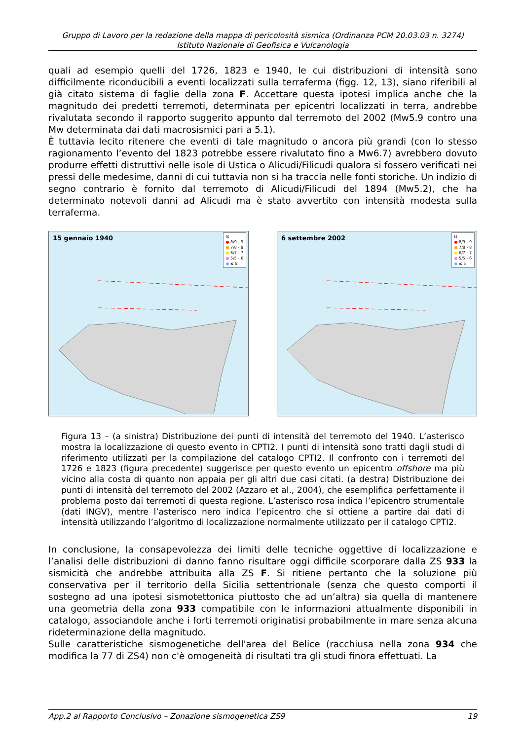Gruppo di Lavoro per la redazione della mappa di pericolosità sismica (Ordinanza PCM 20.03.03 n. 3274)
Istituto Nazionale di Geofisica e Vulcanologia
quali ad esempio quelli del 1726, 1823 e 1940, le cui distribuzioni di intensità sono difficilmente riconducibili a eventi localizzati sulla terraferma (figg. 12, 13), siano riferibili al già citato sistema di faglie della zona F. Accettare questa ipotesi implica anche che la magnitudo dei predetti terremoti, determinata per epicentri localizzati in terra, andrebbe rivalutata secondo il rapporto suggerito appunto dal terremoto del 2002 (Mw5.9 contro una Mw determinata dai dati macrosismici pari a 5.1).
È tuttavia lecito ritenere che eventi di tale magnitudo o ancora più grandi (con lo stesso ragionamento l’evento del 1823 potrebbe essere rivalutato fino a Mw6.7) avrebbero dovuto produrre effetti distruttivi nelle isole di Ustica o Alicudi/Filicudi qualora si fossero verificati nei pressi delle medesime, danni di cui tuttavia non si ha traccia nelle fonti storiche. Un indizio di segno contrario è fornito dal terremoto di Alicudi/Filicudi del 1894 (Mw5.2), che ha determinato notevoli danni ad Alicudi ma è stato avvertito con intensità modesta sulla terraferma.
15 gennaio 1940
Is
● 8/9 - 9
● 7/8 - 8
● 6/7 - 7
● 5/5 - 6
● ≤ 5
6 settembre 2002
Is
● 8/9 - 9
● 7/8 - 8
● 6/7 - 7
● 5/5 - 6
● ≤ 5
Figura 13 – (a sinistra) Distribuzione dei punti di intensità del terremoto del 1940. L’asterisco mostra la localizzazione di questo evento in CPTI2. I punti di intensità sono tratti dagli studi di riferimento utilizzati per la compilazione del catalogo CPTI2. Il confronto con i terremoti del 1726 e 1823 (figura precedente) suggerisce per questo evento un epicentro offshore ma più vicino alla costa di quanto non appaia per gli altri due casi citati. (a destra) Distribuzione dei punti di intensità del terremoto del 2002 (Azzaro et al., 2004), che esemplifica perfettamente il problema posto dai terremoti di questa regione. L’asterisco rosa indica l’epicentro strumentale (dati INGV), mentre l’asterisco nero indica l’epicentro che si ottiene a partire dai dati di intensità utilizzando l’algoritmo di localizzazione normalmente utilizzato per il catalogo CPTI2.
In conclusione, la consapevolezza dei limiti delle tecniche oggettive di localizzazione e l’analisi delle distribuzioni di danno fanno risultare oggi difficile scorporare dalla ZS 933 la sismicità che andrebbe attribuita alla ZS F. Si ritiene pertanto che la soluzione più conservativa per il territorio della Sicilia settentrionale (senza che questo comporti il sostegno ad una ipotesi sismotettonica piuttosto che ad un’altra) sia quella di mantenere una geometria della zona 933 compatibile con le informazioni attualmente disponibili in catalogo, associandole anche i forti terremoti originatisi probabilmente in mare senza alcuna rideterminazione della magnitudo.
Sulle caratteristiche sismogenetiche dell'area del Belice (racchiusa nella zona 934 che modifica la 77 di ZS4) non c'è omogeneità di risultati tra gli studi finora effettuati. La
App.2 al Rapporto Conclusivo – Zonazione sismogenetica ZS9 19